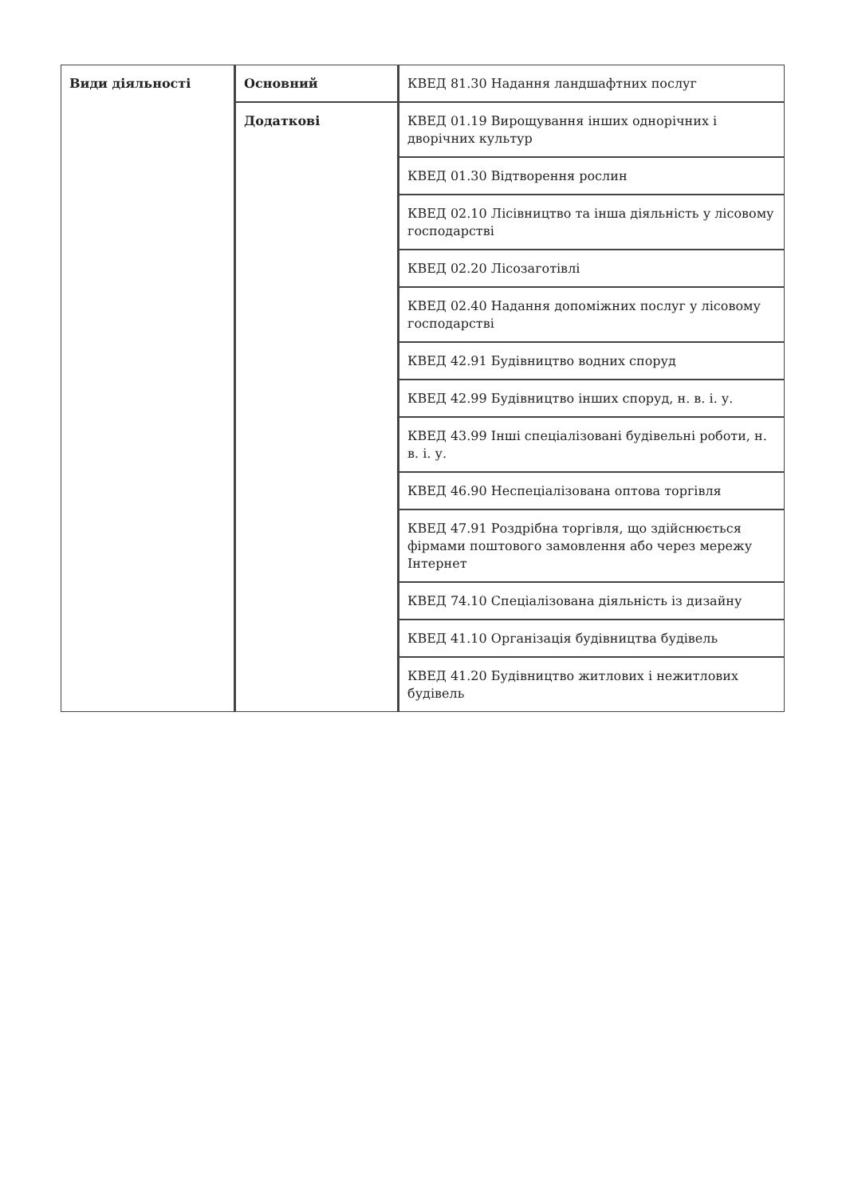| Види діяльності | Основний | КВЕД 81.30 Надання ландшафтних послуг |
| | Додаткові | КВЕД 01.19 Вирощування інших однорічних і дворічних культур |
| | | КВЕД 01.30 Відтворення рослин |
| | | КВЕД 02.10 Лісівництво та інша діяльність у лісовому господарстві |
| | | КВЕД 02.20 Лісозаготівлі |
| | | КВЕД 02.40 Надання допоміжних послуг у лісовому господарстві |
| | | КВЕД 42.91 Будівництво водних споруд |
| | | КВЕД 42.99 Будівництво інших споруд, н. в. і. у. |
| | | КВЕД 43.99 Інші спеціалізовані будівельні роботи, н. в. і. у. |
| | | КВЕД 46.90 Неспеціалізована оптова торгівля |
| | | КВЕД 47.91 Роздрібна торгівля, що здійснюється фірмами поштового замовлення або через мережу Інтернет |
| | | КВЕД 74.10 Спеціалізована діяльність із дизайну |
| | | КВЕД 41.10 Організація будівництва будівель |
| | | КВЕД 41.20 Будівництво житлових і нежитлових будівель |